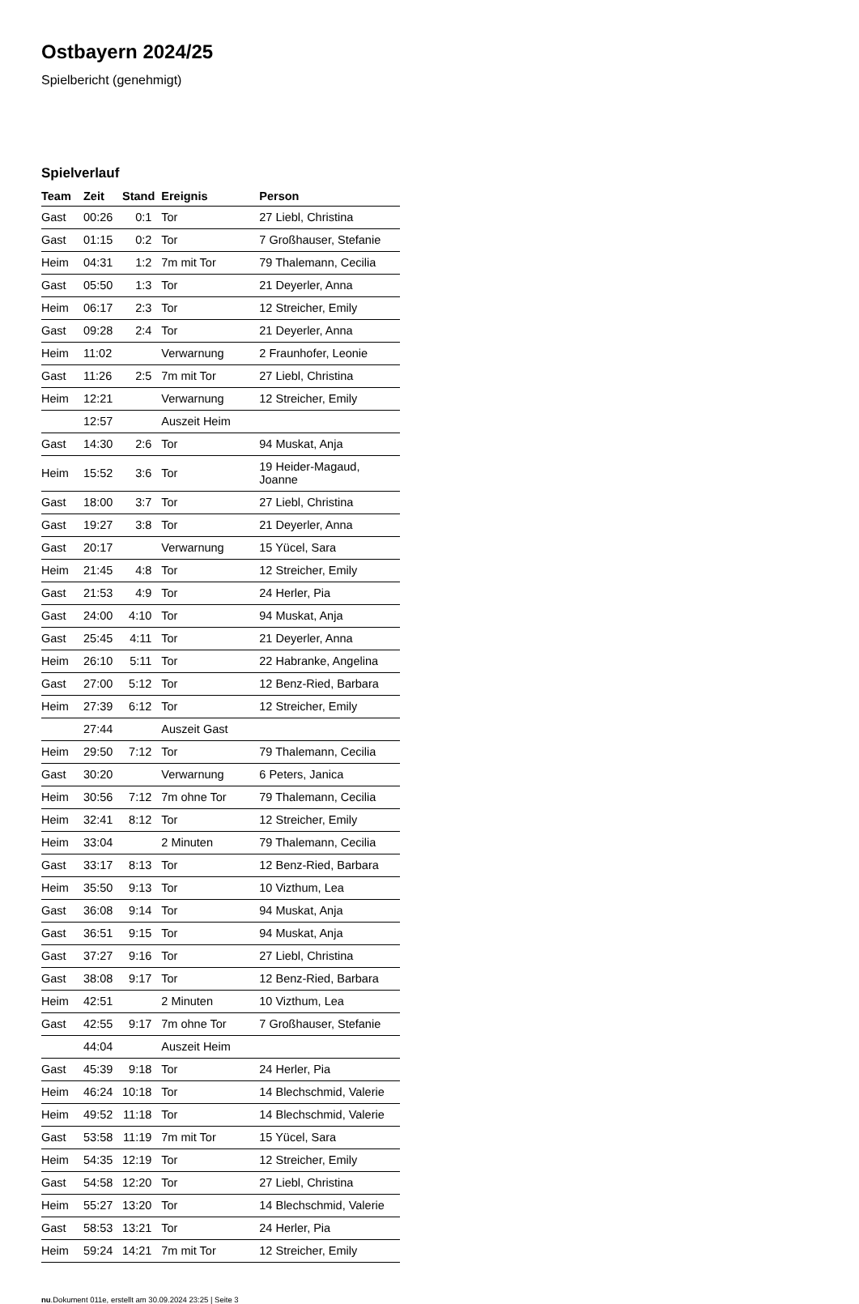Ostbayern 2024/25
Spielbericht (genehmigt)
Spielverlauf
| Team | Zeit | Stand | Ereignis | Person |
| --- | --- | --- | --- | --- |
| Gast | 00:26 | 0:1 | Tor | 27 Liebl, Christina |
| Gast | 01:15 | 0:2 | Tor | 7 Großhauser, Stefanie |
| Heim | 04:31 | 1:2 | 7m mit Tor | 79 Thalemann, Cecilia |
| Gast | 05:50 | 1:3 | Tor | 21 Deyerler, Anna |
| Heim | 06:17 | 2:3 | Tor | 12 Streicher, Emily |
| Gast | 09:28 | 2:4 | Tor | 21 Deyerler, Anna |
| Heim | 11:02 | | Verwarnung | 2 Fraunhofer, Leonie |
| Gast | 11:26 | 2:5 | 7m mit Tor | 27 Liebl, Christina |
| Heim | 12:21 | | Verwarnung | 12 Streicher, Emily |
| | 12:57 | | Auszeit Heim | |
| Gast | 14:30 | 2:6 | Tor | 94 Muskat, Anja |
| Heim | 15:52 | 3:6 | Tor | 19 Heider-Magaud, Joanne |
| Gast | 18:00 | 3:7 | Tor | 27 Liebl, Christina |
| Gast | 19:27 | 3:8 | Tor | 21 Deyerler, Anna |
| Gast | 20:17 | | Verwarnung | 15 Yücel, Sara |
| Heim | 21:45 | 4:8 | Tor | 12 Streicher, Emily |
| Gast | 21:53 | 4:9 | Tor | 24 Herler, Pia |
| Gast | 24:00 | 4:10 | Tor | 94 Muskat, Anja |
| Gast | 25:45 | 4:11 | Tor | 21 Deyerler, Anna |
| Heim | 26:10 | 5:11 | Tor | 22 Habranke, Angelina |
| Gast | 27:00 | 5:12 | Tor | 12 Benz-Ried, Barbara |
| Heim | 27:39 | 6:12 | Tor | 12 Streicher, Emily |
| | 27:44 | | Auszeit Gast | |
| Heim | 29:50 | 7:12 | Tor | 79 Thalemann, Cecilia |
| Gast | 30:20 | | Verwarnung | 6 Peters, Janica |
| Heim | 30:56 | 7:12 | 7m ohne Tor | 79 Thalemann, Cecilia |
| Heim | 32:41 | 8:12 | Tor | 12 Streicher, Emily |
| Heim | 33:04 | | 2 Minuten | 79 Thalemann, Cecilia |
| Gast | 33:17 | 8:13 | Tor | 12 Benz-Ried, Barbara |
| Heim | 35:50 | 9:13 | Tor | 10 Vizthum, Lea |
| Gast | 36:08 | 9:14 | Tor | 94 Muskat, Anja |
| Gast | 36:51 | 9:15 | Tor | 94 Muskat, Anja |
| Gast | 37:27 | 9:16 | Tor | 27 Liebl, Christina |
| Gast | 38:08 | 9:17 | Tor | 12 Benz-Ried, Barbara |
| Heim | 42:51 | | 2 Minuten | 10 Vizthum, Lea |
| Gast | 42:55 | 9:17 | 7m ohne Tor | 7 Großhauser, Stefanie |
| | 44:04 | | Auszeit Heim | |
| Gast | 45:39 | 9:18 | Tor | 24 Herler, Pia |
| Heim | 46:24 | 10:18 | Tor | 14 Blechschmid, Valerie |
| Heim | 49:52 | 11:18 | Tor | 14 Blechschmid, Valerie |
| Gast | 53:58 | 11:19 | 7m mit Tor | 15 Yücel, Sara |
| Heim | 54:35 | 12:19 | Tor | 12 Streicher, Emily |
| Gast | 54:58 | 12:20 | Tor | 27 Liebl, Christina |
| Heim | 55:27 | 13:20 | Tor | 14 Blechschmid, Valerie |
| Gast | 58:53 | 13:21 | Tor | 24 Herler, Pia |
| Heim | 59:24 | 14:21 | 7m mit Tor | 12 Streicher, Emily |
nu.Dokument 011e, erstellt am 30.09.2024 23:25 | Seite 3